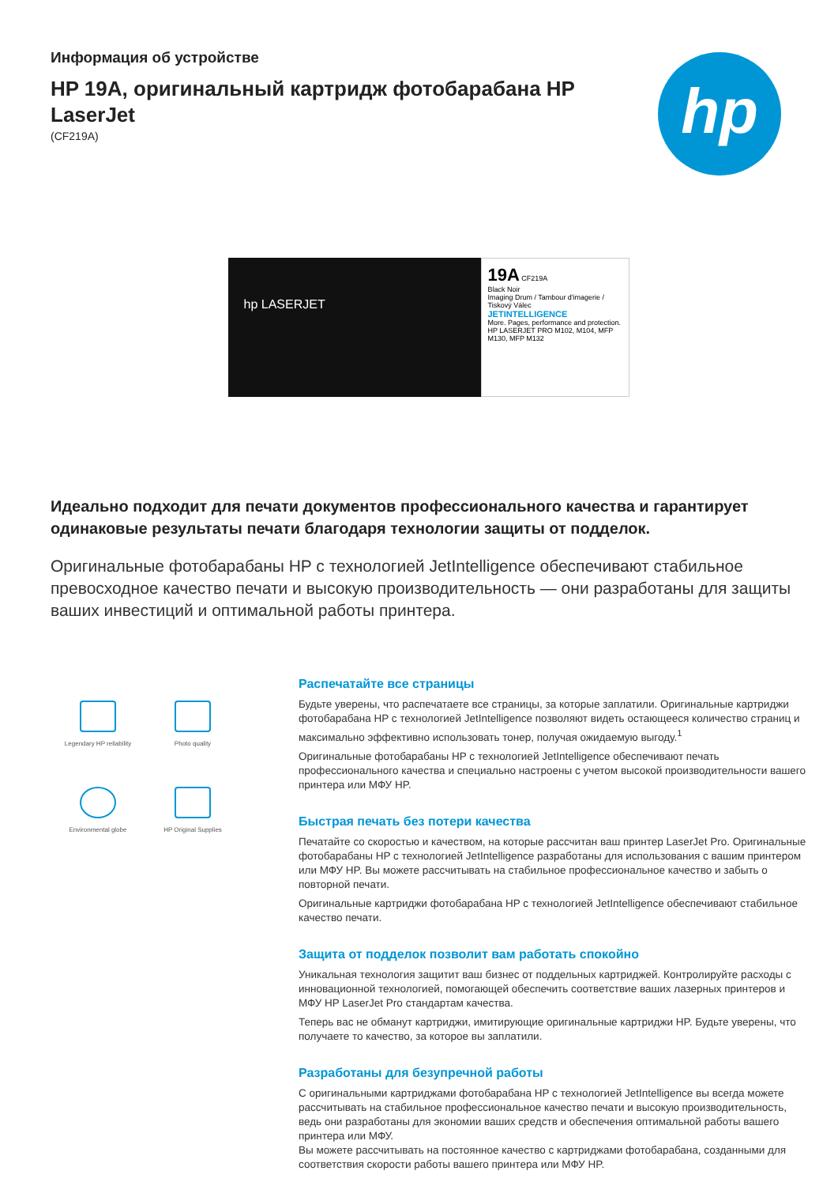Информация об устройстве
HP 19A, оригинальный картридж фотобарабана HP LaserJet
(CF219A)
hp
hp LASERJET
19A CF219A
Black Noir
Imaging Drum / Tambour d'imagerie / Tiskový Válec
JETINTELLIGENCE
More. Pages, performance and protection.
HP LASERJET PRO M102, M104, MFP M130, MFP M132
Идеально подходит для печати документов профессионального качества и гарантирует одинаковые результаты печати благодаря технологии защиты от подделок.
Оригинальные фотобарабаны HP с технологией JetIntelligence обеспечивают стабильное превосходное качество печати и высокую производительность — они разработаны для защиты ваших инвестиций и оптимальной работы принтера.
Legendary HP reliability
Photo quality
Environmental globe
HP Original Supplies
Распечатайте все страницы
Будьте уверены, что распечатаете все страницы, за которые заплатили. Оригинальные картриджи фотобарабана HP с технологией JetIntelligence позволяют видеть остающееся количество страниц и максимально эффективно использовать тонер, получая ожидаемую выгоду.<sup>1</sup>
Оригинальные фотобарабаны HP с технологией JetIntelligence обеспечивают печать профессионального качества и специально настроены с учетом высокой производительности вашего принтера или МФУ HP.
Быстрая печать без потери качества
Печатайте со скоростью и качеством, на которые рассчитан ваш принтер LaserJet Pro. Оригинальные фотобарабаны HP с технологией JetIntelligence разработаны для использования с вашим принтером или МФУ HP. Вы можете рассчитывать на стабильное профессиональное качество и забыть о повторной печати.
Оригинальные картриджи фотобарабана HP с технологией JetIntelligence обеспечивают стабильное качество печати.
Защита от подделок позволит вам работать спокойно
Уникальная технология защитит ваш бизнес от поддельных картриджей. Контролируйте расходы с инновационной технологией, помогающей обеспечить соответствие ваших лазерных принтеров и МФУ HP LaserJet Pro стандартам качества.
Теперь вас не обманут картриджи, имитирующие оригинальные картриджи HP. Будьте уверены, что получаете то качество, за которое вы заплатили.
Разработаны для безупречной работы
С оригинальными картриджами фотобарабана HP с технологией JetIntelligence вы всегда можете рассчитывать на стабильное профессиональное качество печати и высокую производительность, ведь они разработаны для экономии ваших средств и обеспечения оптимальной работы вашего принтера или МФУ.
Вы можете рассчитывать на постоянное качество с картриджами фотобарабана, созданными для соответствия скорости работы вашего принтера или МФУ HP.